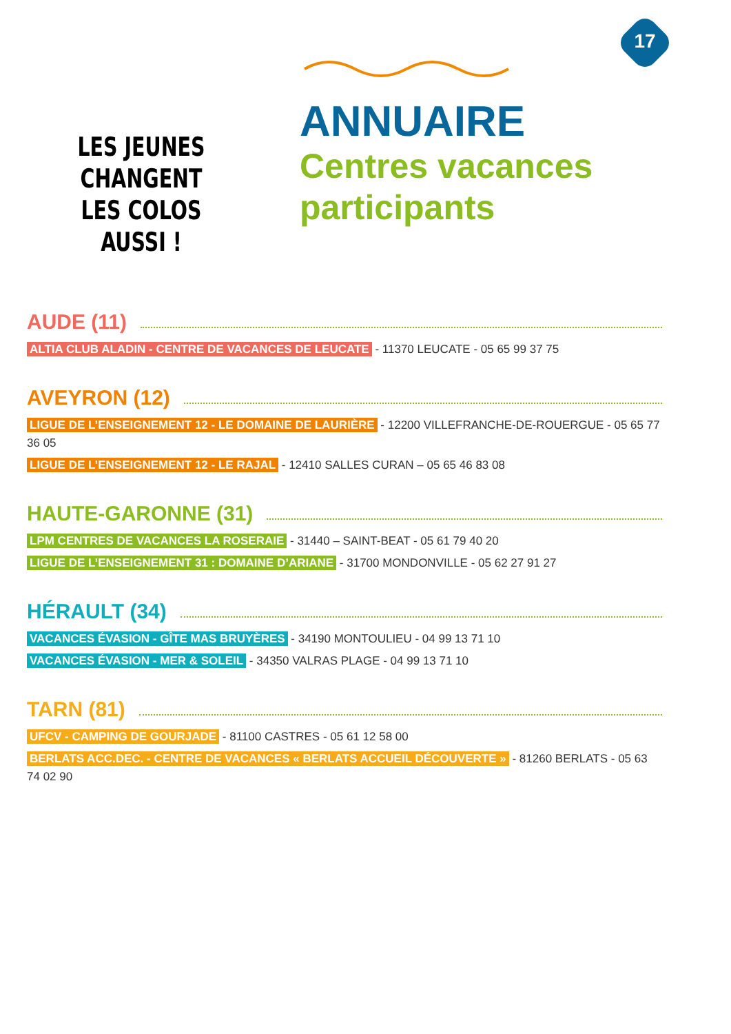17
LES JEUNES
CHANGENT
LES COLOS
AUSSI !
ANNUAIRE
Centres vacances
participants
AUDE (11)
ALTIA CLUB ALADIN - CENTRE DE VACANCES DE LEUCATE - 11370 LEUCATE - 05 65 99 37 75
AVEYRON (12)
LIGUE DE L’ENSEIGNEMENT 12 - LE DOMAINE DE LAURIÈRE - 12200 VILLEFRANCHE-DE-ROUERGUE - 05 65 77 36 05
LIGUE DE L’ENSEIGNEMENT 12 - LE RAJAL - 12410 SALLES CURAN – 05 65 46 83 08
HAUTE-GARONNE (31)
LPM CENTRES DE VACANCES LA ROSERAIE - 31440 – SAINT-BEAT - 05 61 79 40 20
LIGUE DE L’ENSEIGNEMENT 31 : DOMAINE D’ARIANE - 31700 MONDONVILLE - 05 62 27 91 27
HÉRAULT (34)
VACANCES ÉVASION - GÎTE MAS BRUYÈRES - 34190 MONTOULIEU - 04 99 13 71 10
VACANCES ÉVASION - MER & SOLEIL - 34350 VALRAS PLAGE - 04 99 13 71 10
TARN (81)
UFCV - CAMPING DE GOURJADE - 81100 CASTRES - 05 61 12 58 00
BERLATS ACC.DEC. - CENTRE DE VACANCES « BERLATS ACCUEIL DÉCOUVERTE » - 81260 BERLATS - 05 63 74 02 90